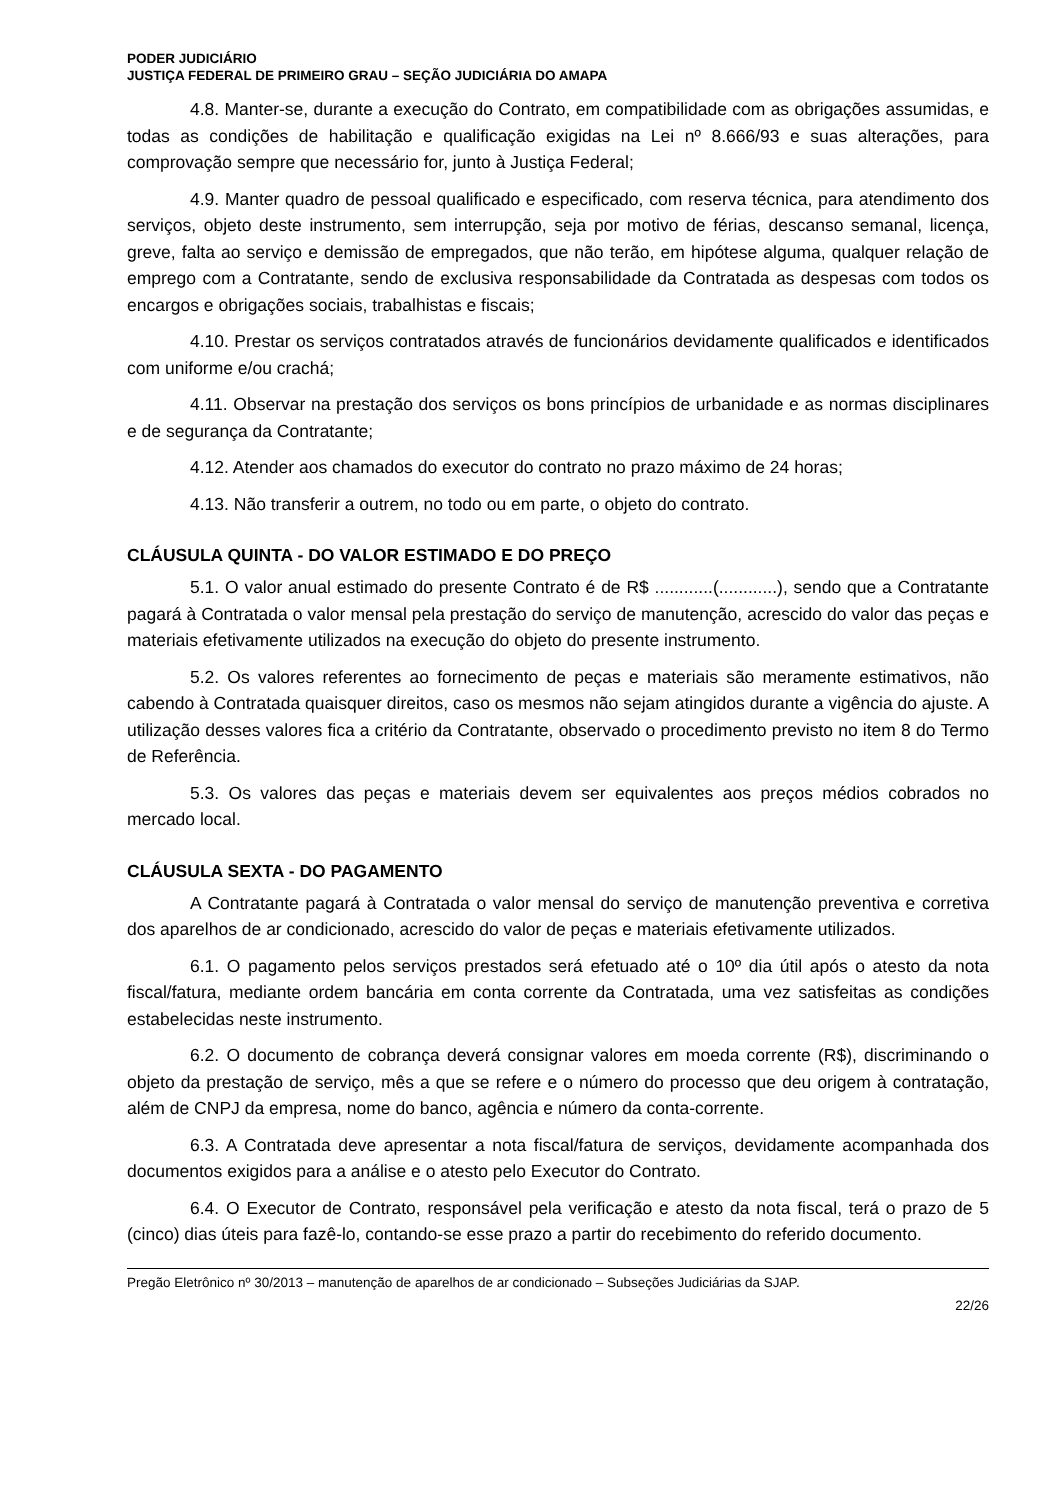PODER JUDICIÁRIO
JUSTIÇA FEDERAL DE PRIMEIRO GRAU – SEÇÃO JUDICIÁRIA DO AMAPA
4.8. Manter-se, durante a execução do Contrato, em compatibilidade com as obrigações assumidas, e todas as condições de habilitação e qualificação exigidas na Lei nº 8.666/93 e suas alterações, para comprovação sempre que necessário for, junto à Justiça Federal;
4.9. Manter quadro de pessoal qualificado e especificado, com reserva técnica, para atendimento dos serviços, objeto deste instrumento, sem interrupção, seja por motivo de férias, descanso semanal, licença, greve, falta ao serviço e demissão de empregados, que não terão, em hipótese alguma, qualquer relação de emprego com a Contratante, sendo de exclusiva responsabilidade da Contratada as despesas com todos os encargos e obrigações sociais, trabalhistas e fiscais;
4.10. Prestar os serviços contratados através de funcionários devidamente qualificados e identificados com uniforme e/ou crachá;
4.11. Observar na prestação dos serviços os bons princípios de urbanidade e as normas disciplinares e de segurança da Contratante;
4.12. Atender aos chamados do executor do contrato no prazo máximo de 24 horas;
4.13. Não transferir a outrem, no todo ou em parte, o objeto do contrato.
CLÁUSULA QUINTA - DO VALOR ESTIMADO E DO PREÇO
5.1. O valor anual estimado do presente Contrato é de R$ ............(............), sendo que a Contratante pagará à Contratada o valor mensal pela prestação do serviço de manutenção, acrescido do valor das peças e materiais efetivamente utilizados na execução do objeto do presente instrumento.
5.2. Os valores referentes ao fornecimento de peças e materiais são meramente estimativos, não cabendo à Contratada quaisquer direitos, caso os mesmos não sejam atingidos durante a vigência do ajuste. A utilização desses valores fica a critério da Contratante, observado o procedimento previsto no item 8 do Termo de Referência.
5.3. Os valores das peças e materiais devem ser equivalentes aos preços médios cobrados no mercado local.
CLÁUSULA SEXTA - DO PAGAMENTO
A Contratante pagará à Contratada o valor mensal do serviço de manutenção preventiva e corretiva dos aparelhos de ar condicionado, acrescido do valor de peças e materiais efetivamente utilizados.
6.1. O pagamento pelos serviços prestados será efetuado até o 10º dia útil após o atesto da nota fiscal/fatura, mediante ordem bancária em conta corrente da Contratada, uma vez satisfeitas as condições estabelecidas neste instrumento.
6.2. O documento de cobrança deverá consignar valores em moeda corrente (R$), discriminando o objeto da prestação de serviço, mês a que se refere e o número do processo que deu origem à contratação, além de CNPJ da empresa, nome do banco, agência e número da conta-corrente.
6.3. A Contratada deve apresentar a nota fiscal/fatura de serviços, devidamente acompanhada dos documentos exigidos para a análise e o atesto pelo Executor do Contrato.
6.4. O Executor de Contrato, responsável pela verificação e atesto da nota fiscal, terá o prazo de 5 (cinco) dias úteis para fazê-lo, contando-se esse prazo a partir do recebimento do referido documento.
Pregão Eletrônico nº 30/2013 – manutenção de aparelhos de ar condicionado – Subseções Judiciárias da SJAP.
22/26